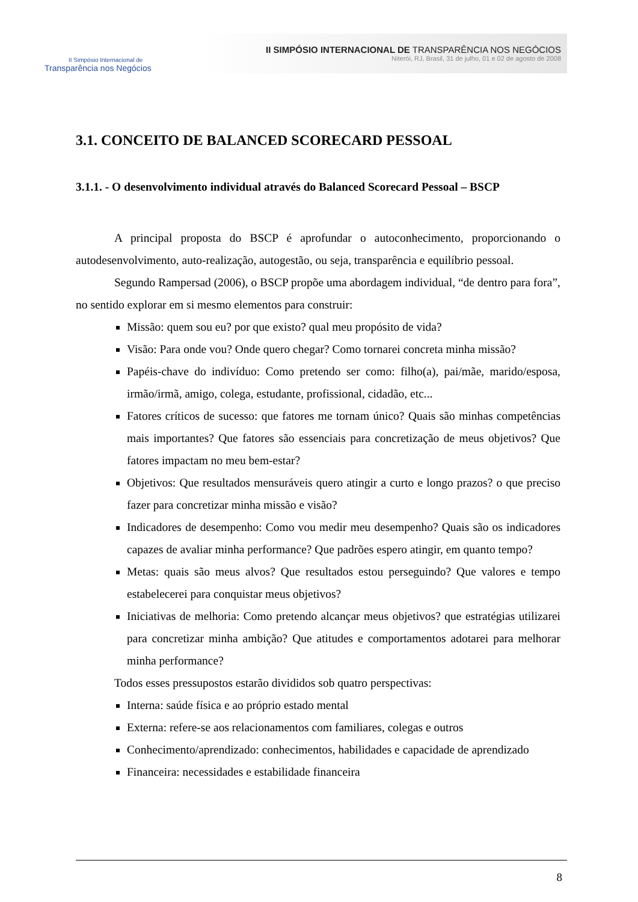II Simpósio Internacional de
Transparência nos Negócios
II SIMPÓSIO INTERNACIONAL DE TRANSPARÊNCIA NOS NEGÓCIOS
Niterói, RJ, Brasil, 31 de julho, 01 e 02 de agosto de 2008
3.1. CONCEITO DE BALANCED SCORECARD PESSOAL
3.1.1. - O desenvolvimento individual através do Balanced Scorecard Pessoal – BSCP
A principal proposta do BSCP é aprofundar o autoconhecimento, proporcionando o autodesenvolvimento, auto-realização, autogestão, ou seja, transparência e equilíbrio pessoal.
Segundo Rampersad (2006), o BSCP propõe uma abordagem individual, “de dentro para fora”, no sentido explorar em si mesmo elementos para construir:
Missão: quem sou eu? por que existo? qual meu propósito de vida?
Visão: Para onde vou? Onde quero chegar? Como tornarei concreta minha missão?
Papéis-chave do indivíduo: Como pretendo ser como: filho(a), pai/mãe, marido/esposa, irmão/irmã, amigo, colega, estudante, profissional, cidadão, etc...
Fatores críticos de sucesso: que fatores me tornam único? Quais são minhas competências mais importantes? Que fatores são essenciais para concretização de meus objetivos? Que fatores impactam no meu bem-estar?
Objetivos: Que resultados mensuráveis quero atingir a curto e longo prazos? o que preciso fazer para concretizar minha missão e visão?
Indicadores de desempenho: Como vou medir meu desempenho? Quais são os indicadores capazes de avaliar minha performance? Que padrões espero atingir, em quanto tempo?
Metas: quais são meus alvos? Que resultados estou perseguindo? Que valores e tempo estabelecerei para conquistar meus objetivos?
Iniciativas de melhoria: Como pretendo alcançar meus objetivos? que estratégias utilizarei para concretizar minha ambição? Que atitudes e comportamentos adotarei para melhorar minha performance?
Todos esses pressupostos estarão divididos sob quatro perspectivas:
Interna: saúde física e ao próprio estado mental
Externa: refere-se aos relacionamentos com familiares, colegas e outros
Conhecimento/aprendizado: conhecimentos, habilidades e capacidade de aprendizado
Financeira: necessidades e estabilidade financeira
8